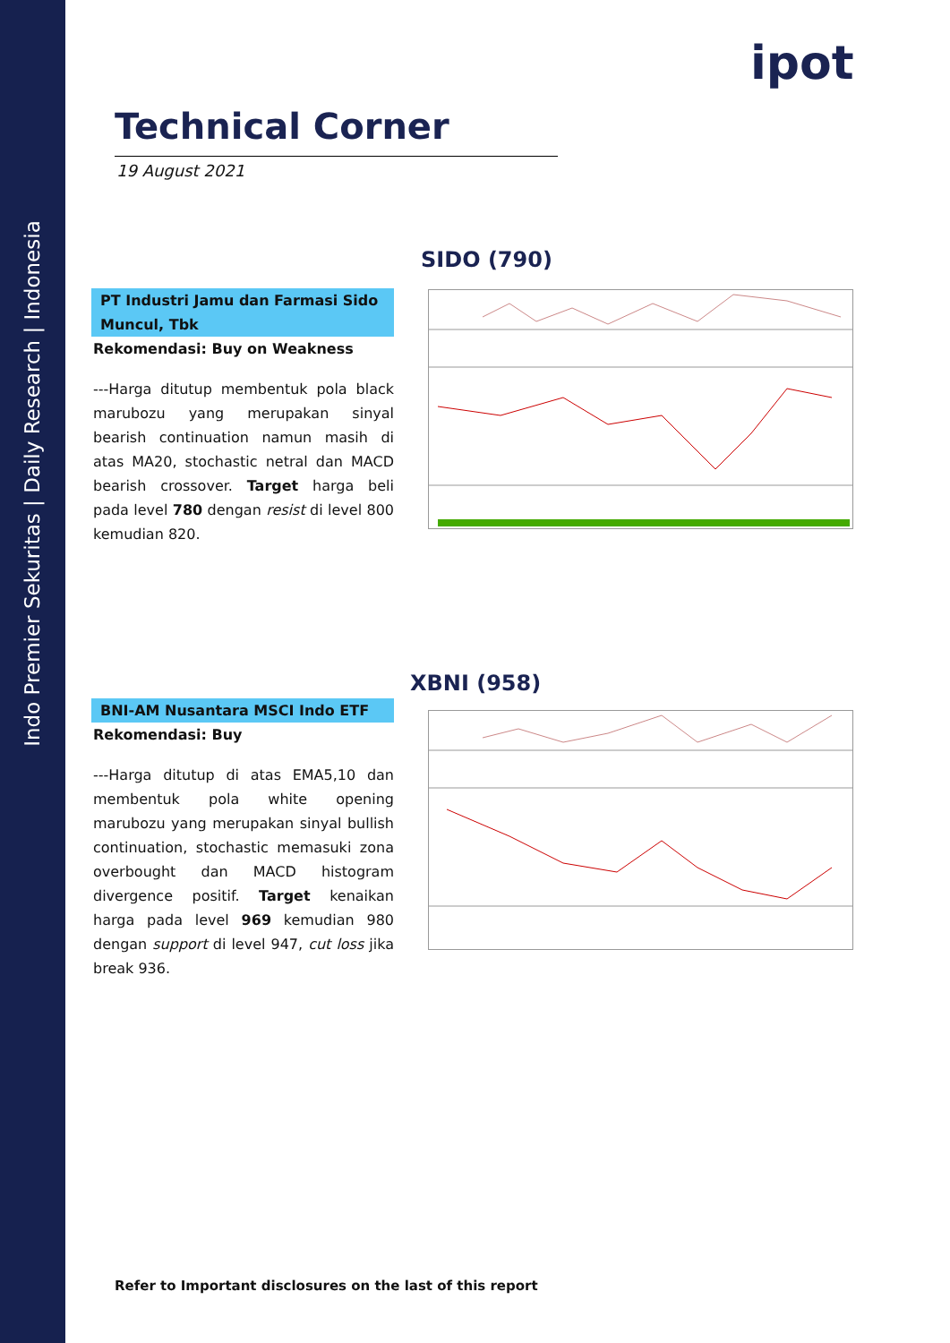Indo Premier Sekuritas | Daily Research | Indonesia
ipot
Technical Corner
19 August 2021
SIDO (790)
PT Industri Jamu dan Farmasi Sido Muncul, Tbk
Rekomendasi: Buy on Weakness
---Harga ditutup membentuk pola black marubozu yang merupakan sinyal bearish continuation namun masih di atas MA20, stochastic netral dan MACD bearish crossover. Target harga beli pada level 780 dengan resist di level 800 kemudian 820.
XBNI (958)
BNI-AM Nusantara MSCI Indo ETF
Rekomendasi: Buy
---Harga ditutup di atas EMA5,10 dan membentuk pola white opening marubozu yang merupakan sinyal bullish continuation, stochastic memasuki zona overbought dan MACD histogram divergence positif. Target kenaikan harga pada level 969 kemudian 980 dengan support di level 947, cut loss jika break 936.
Refer to Important disclosures on the last of this report